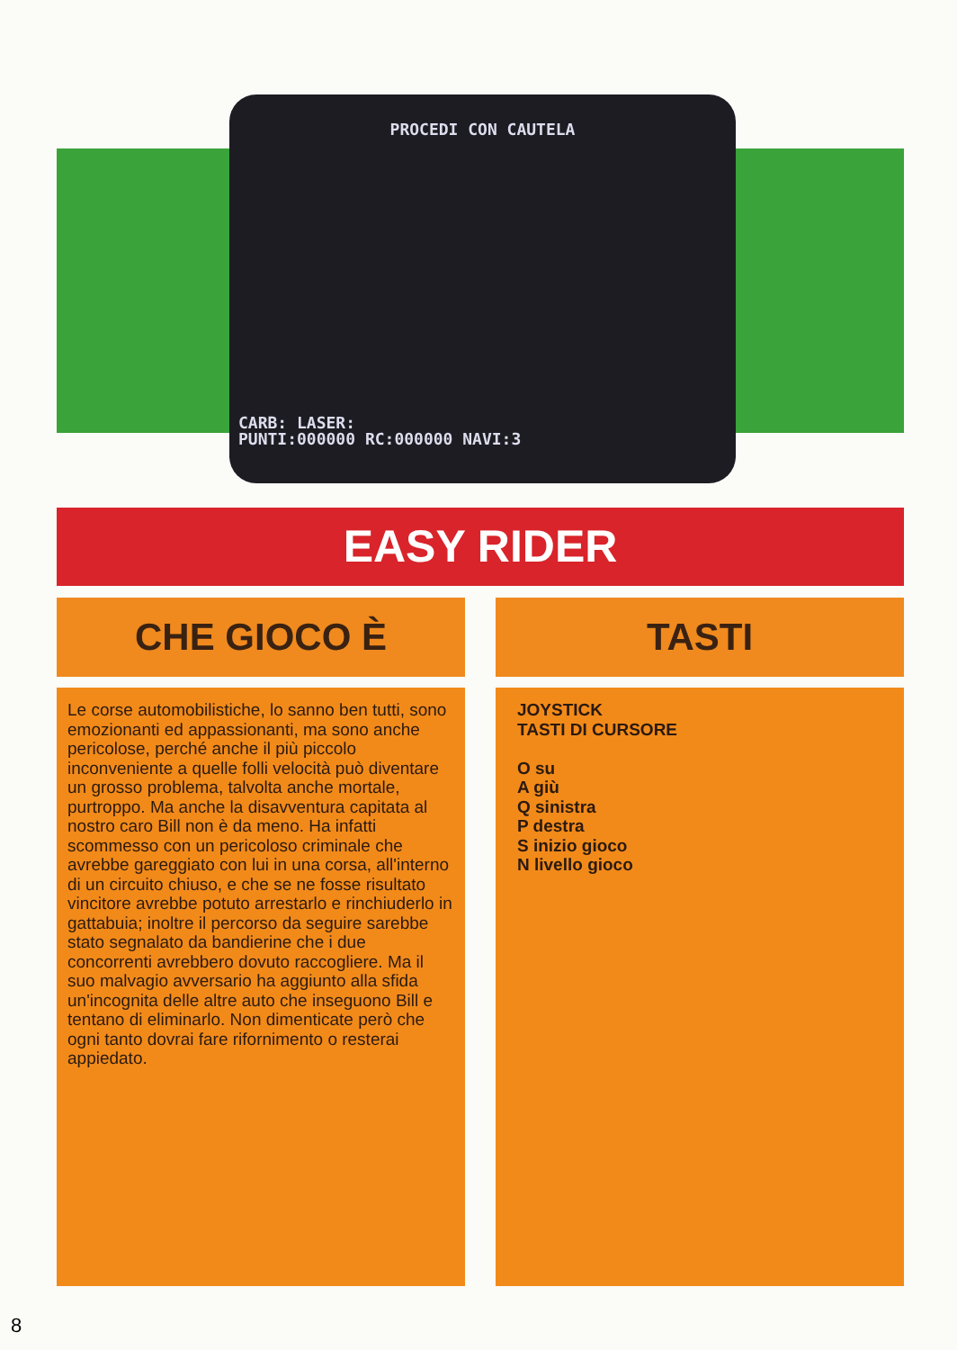PROCEDI CON CAUTELA
CARB: LASER:
PUNTI:000000 RC:000000 NAVI:3
EASY RIDER
CHE GIOCO È TASTI
Le corse automobilistiche, lo sanno ben tutti, sono emozionanti ed appassionanti, ma sono anche pericolose, perché anche il più piccolo inconveniente a quelle folli velocità può diventare un grosso problema, talvolta anche mortale, purtroppo. Ma anche la disavventura capitata al nostro caro Bill non è da meno. Ha infatti scommesso con un pericoloso criminale che avrebbe gareggiato con lui in una corsa, all'interno di un circuito chiuso, e che se ne fosse risultato vincitore avrebbe potuto arrestarlo e rinchiuderlo in gattabuia; inoltre il percorso da seguire sarebbe stato segnalato da bandierine che i due concorrenti avrebbero dovuto raccogliere. Ma il suo malvagio avversario ha aggiunto alla sfida un'incognita delle altre auto che inseguono Bill e tentano di eliminarlo. Non dimenticate però che ogni tanto dovrai fare rifornimento o resterai appiedato.
JOYSTICK
TASTI DI CURSORE
O su
A giù
Q sinistra
P destra
S inizio gioco
N livello gioco
8